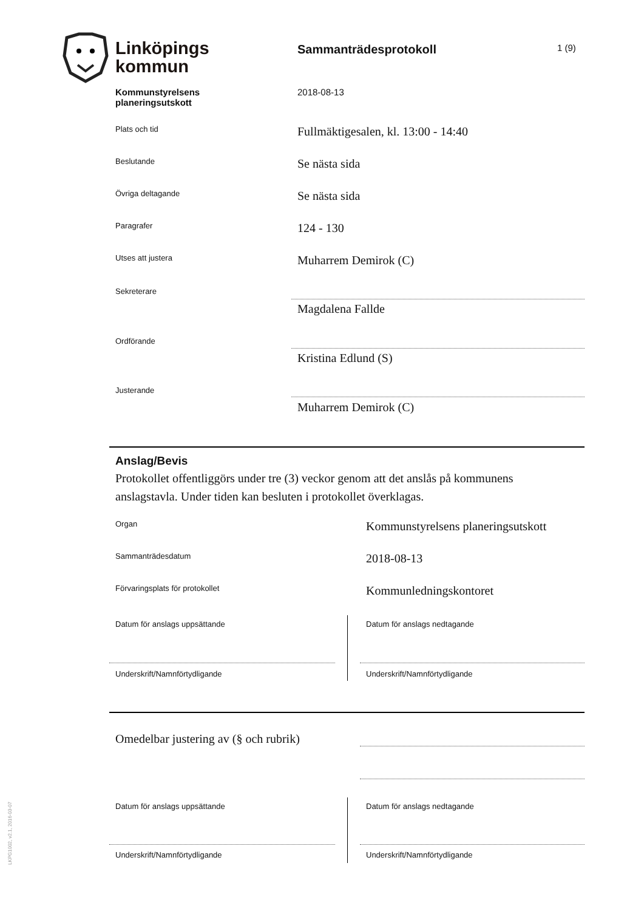Linköpings
kommun
Sammanträdesprotokoll 1 (9)
Kommunstyrelsens
planeringsutskott
2018-08-13
Plats och tid
Fullmäktigesalen, kl. 13:00 - 14:40
Beslutande
Se nästa sida
Övriga deltagande
Se nästa sida
Paragrafer
124 - 130
Utses att justera
Muharrem Demirok (C)
Sekreterare
Magdalena Fallde
Ordförande
Kristina Edlund (S)
Justerande
Muharrem Demirok (C)
Anslag/Bevis
Protokollet offentliggörs under tre (3) veckor genom att det anslås på kommunens anslagstavla. Under tiden kan besluten i protokollet överklagas.
Organ
Kommunstyrelsens planeringsutskott
Sammanträdesdatum
2018-08-13
Förvaringsplats för protokollet
Kommunledningskontoret
Datum för anslags uppsättande Datum för anslags nedtagande
Underskrift/Namnförtydligande Underskrift/Namnförtydligande
Omedelbar justering av (§ och rubrik)
Datum för anslags uppsättande Datum för anslags nedtagande
Underskrift/Namnförtydligande Underskrift/Namnförtydligande
LKPG1002, v2.1, 2016-03-07